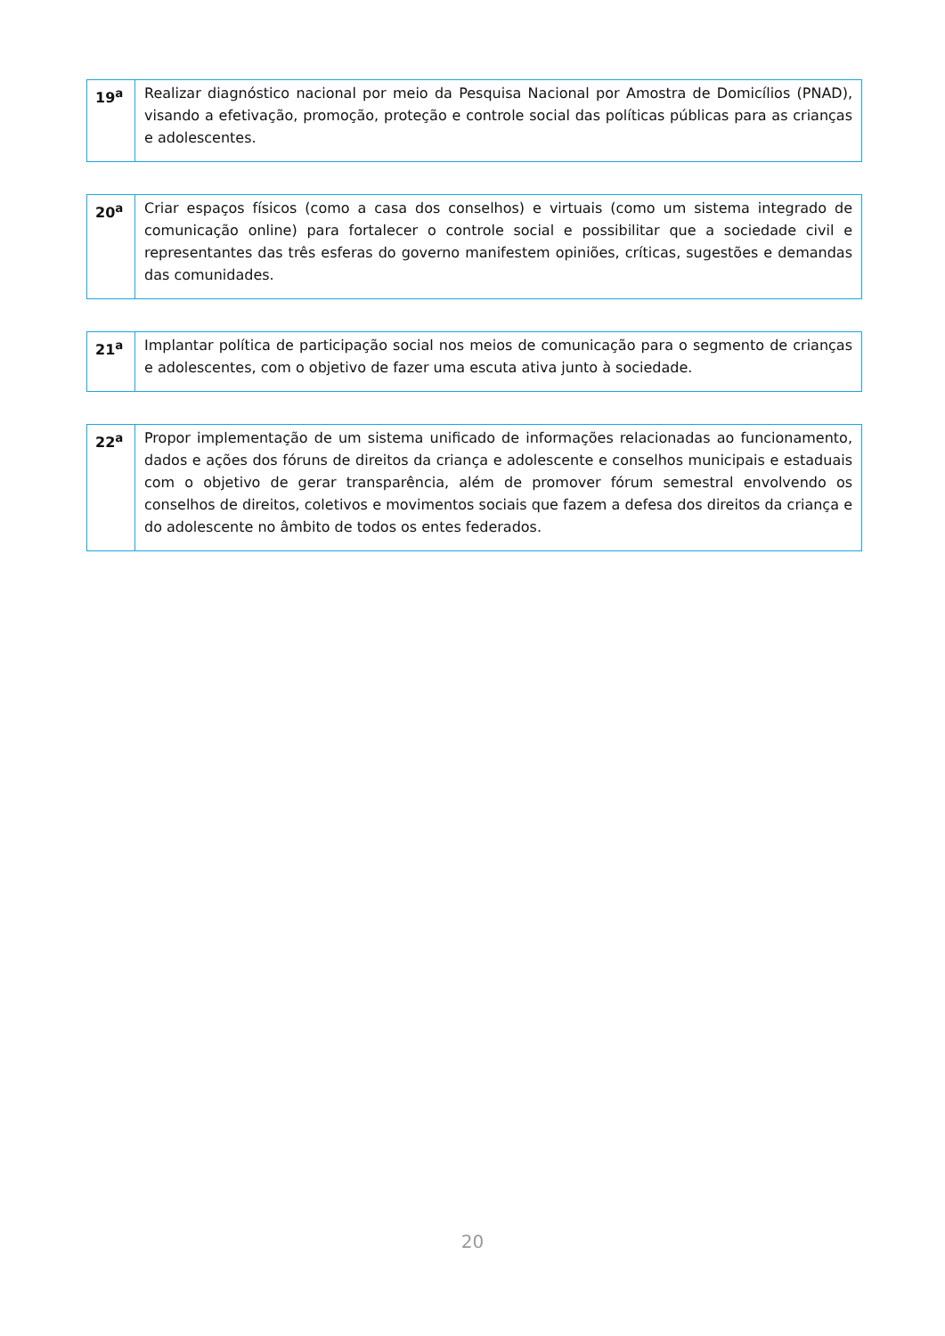| 19<sup>a</sup> | Realizar diagnóstico nacional por meio da Pesquisa Nacional por Amostra de Domicílios (PNAD), visando a efetivação, promoção, proteção e controle social das políticas públicas para as crianças e adolescentes. |
| 20<sup>a</sup> | Criar espaços físicos (como a casa dos conselhos) e virtuais (como um sistema integrado de comunicação online) para fortalecer o controle social e possibilitar que a sociedade civil e representantes das três esferas do governo manifestem opiniões, críticas, sugestões e demandas das comunidades. |
| 21<sup>a</sup> | Implantar política de participação social nos meios de comunicação para o segmento de crianças e adolescentes, com o objetivo de fazer uma escuta ativa junto à sociedade. |
| 22<sup>a</sup> | Propor implementação de um sistema unificado de informações relacionadas ao funcionamento, dados e ações dos fóruns de direitos da criança e adolescente e conselhos municipais e estaduais com o objetivo de gerar transparência, além de promover fórum semestral envolvendo os conselhos de direitos, coletivos e movimentos sociais que fazem a defesa dos direitos da criança e do adolescente no âmbito de todos os entes federados. |
20